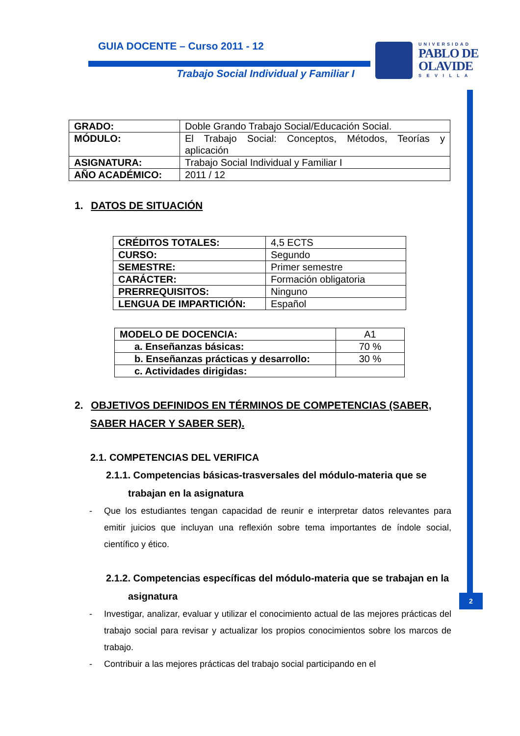GUIA DOCENTE – Curso 2011 - 12
Trabajo Social Individual y Familiar I
UNIVERSIDAD
PABLO DE
OLAVIDE
S E V I L L A
2
| GRADO: | Doble Grando Trabajo Social/Educación Social. |
| MÓDULO: | El Trabajo Social: Conceptos, Métodos, Teorías y aplicación |
| ASIGNATURA: | Trabajo Social Individual y Familiar I |
| AÑO ACADÉMICO: | 2011 / 12 |
1. DATOS DE SITUACIÓN
| CRÉDITOS TOTALES: | 4,5 ECTS |
| CURSO: | Segundo |
| SEMESTRE: | Primer semestre |
| CARÁCTER: | Formación obligatoria |
| PRERREQUISITOS: | Ninguno |
| LENGUA DE IMPARTICIÓN: | Español |
| MODELO DE DOCENCIA: | A1 |
| a. Enseñanzas básicas: | 70 % |
| b. Enseñanzas prácticas y desarrollo: | 30 % |
| c. Actividades dirigidas: | |
2. OBJETIVOS DEFINIDOS EN TÉRMINOS DE COMPETENCIAS (SABER, SABER HACER Y SABER SER).
2.1. COMPETENCIAS DEL VERIFICA
2.1.1. Competencias básicas-trasversales del módulo-materia que se trabajan en la asignatura
- Que los estudiantes tengan capacidad de reunir e interpretar datos relevantes para emitir juicios que incluyan una reflexión sobre tema importantes de índole social, científico y ético.
2.1.2. Competencias específicas del módulo-materia que se trabajan en la asignatura
- Investigar, analizar, evaluar y utilizar el conocimiento actual de las mejores prácticas del trabajo social para revisar y actualizar los propios conocimientos sobre los marcos de trabajo.
- Contribuir a las mejores prácticas del trabajo social participando en el